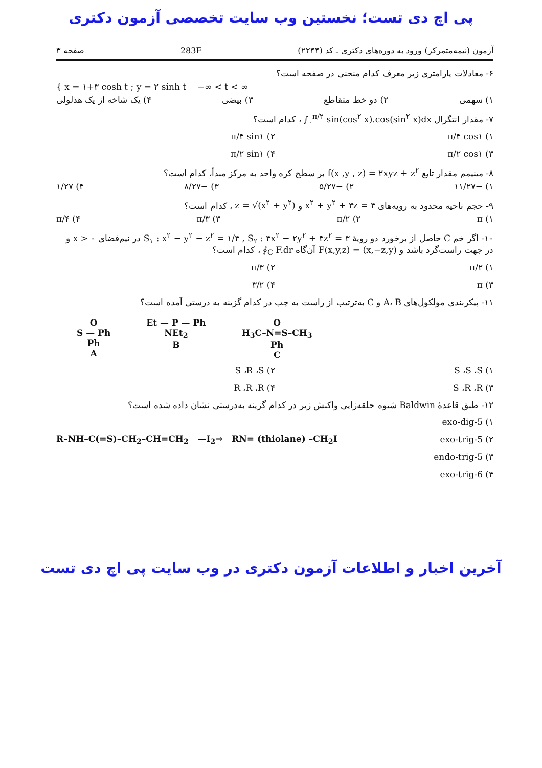پی اچ دی تست؛ نخستین وب سایت تخصصی آزمون دکتری
آزمون (نیمه‌متمرکز) ورود به دوره‌های دکتری ـ کد (۲۲۴۴) 283F صفحه ۳
۶- معادلات پارامتری زیر معرف کدام منحنی در صفحه است؟
{ x = ۱+۳ cosh t ; y = ۲ sinh t −∞ < t < ∞
۱) سهمی ۲) دو خط متقاطع ۳) بیضی ۴) یک شاخه از یک هذلولی
۷- مقدار انتگرال ∫<sub>۰</sub><sup>π/۲</sup> sin(cos<sup>۲</sup> x).cos(sin<sup>۲</sup> x)dx ، کدام است؟
۱) π/۴ cos۱ ۲) π/۴ sin۱ ۳) π/۲ cos۱ ۴) π/۲ sin۱
۸- مینیمم مقدار تابع f(x ,y , z) = ۲xyz + z<sup>۲</sup> بر سطح کره واحد به مرکز مبدأ، کدام است؟
۱) −۱۱/۲۷ ۲) −۵/۲۷ ۳) −۸/۲۷ ۴) ۱/۲۷
۹- حجم ناحیه محدود به رویه‌های x<sup>۲</sup> + y<sup>۲</sup> + ۳z = ۴ و z = √(x<sup>۲</sup> + y<sup>۲</sup>) ، کدام است؟
۱) π ۲) π/۲ ۳) π/۳ ۴) π/۴
۱۰- اگر خم C حاصل از برخورد دو رویهٔ S<sub>۱</sub> : x<sup>۲</sup> − y<sup>۲</sup> − z<sup>۲</sup> = ۱/۴ , S<sub>۲</sub> : ۴x<sup>۲</sup> − ۲y<sup>۲</sup> + ۴z<sup>۲</sup> = ۳ در نیم‌فضای x > ۰ و در جهت راست‌گرد باشد و F(x,y,z) = (x,−z,y) آن‌گاه ∮<sub>C</sub> F.dr ، کدام است؟
۱) π/۲ ۲) π/۳ ۳) π ۴) ۳/۲
۱۱- پیکربندی مولکول‌های A، B و C به‌ترتیب از راست به چپ در کدام گزینه به درستی آمده است؟
O
S — Ph
Ph
A
Et — P — Ph
NEt<sub>2</sub>
B
O
H<sub>3</sub>C–N=S–CH<sub>3</sub>
Ph
C
۱) S ،S ،S ۲) S ،R ،S ۳) S ،R ،R ۴) R ،R ،R
۱۲- طبق قاعدهٔ Baldwin شیوه حلقه‌زایی واکنش زیر در کدام گزینه به‌درستی نشان داده شده است؟
۱) 5-exo-dig
۲) 5-exo-trig
۳) 5-endo-trig
۴) 6-exo-trig
R–NH–C(=S)–CH<sub>2</sub>–CH=CH<sub>2</sub> —I<sub>2</sub>→ RN= (thiolane) –CH<sub>2</sub>I
آخرین اخبار و اطلاعات آزمون دکتری در وب سایت پی اچ دی تست